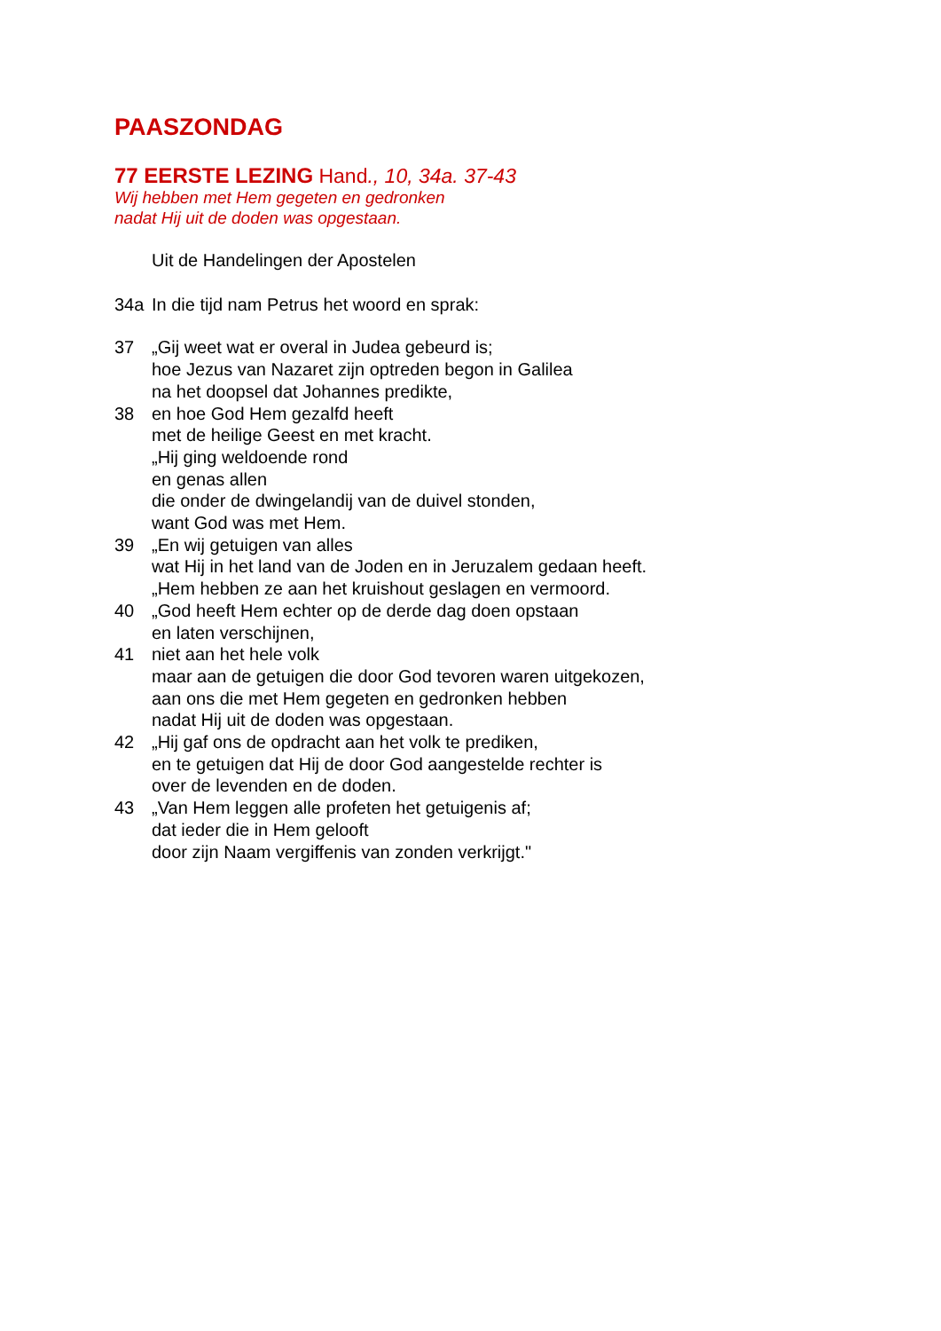PAASZONDAG
77 EERSTE LEZING Hand., 10, 34a. 37-43
Wij hebben met Hem gegeten en gedronken
nadat Hij uit de doden was opgestaan.
Uit de Handelingen der Apostelen
34a In die tijd nam Petrus het woord en sprak:
37 „Gij weet wat er overal in Judea gebeurd is;
hoe Jezus van Nazaret zijn optreden begon in Galilea
na het doopsel dat Johannes predikte,
38 en hoe God Hem gezalfd heeft
met de heilige Geest en met kracht.
„Hij ging weldoende rond
en genas allen
die onder de dwingelandij van de duivel stonden,
want God was met Hem.
39 „En wij getuigen van alles
wat Hij in het land van de Joden en in Jeruzalem gedaan heeft.
„Hem hebben ze aan het kruishout geslagen en vermoord.
40 „God heeft Hem echter op de derde dag doen opstaan
en laten verschijnen,
41 niet aan het hele volk
maar aan de getuigen die door God tevoren waren uitgekozen,
aan ons die met Hem gegeten en gedronken hebben
nadat Hij uit de doden was opgestaan.
42 „Hij gaf ons de opdracht aan het volk te prediken,
en te getuigen dat Hij de door God aangestelde rechter is
over de levenden en de doden.
43 „Van Hem leggen alle profeten het getuigenis af;
dat ieder die in Hem gelooft
door zijn Naam vergiffenis van zonden verkrijgt."